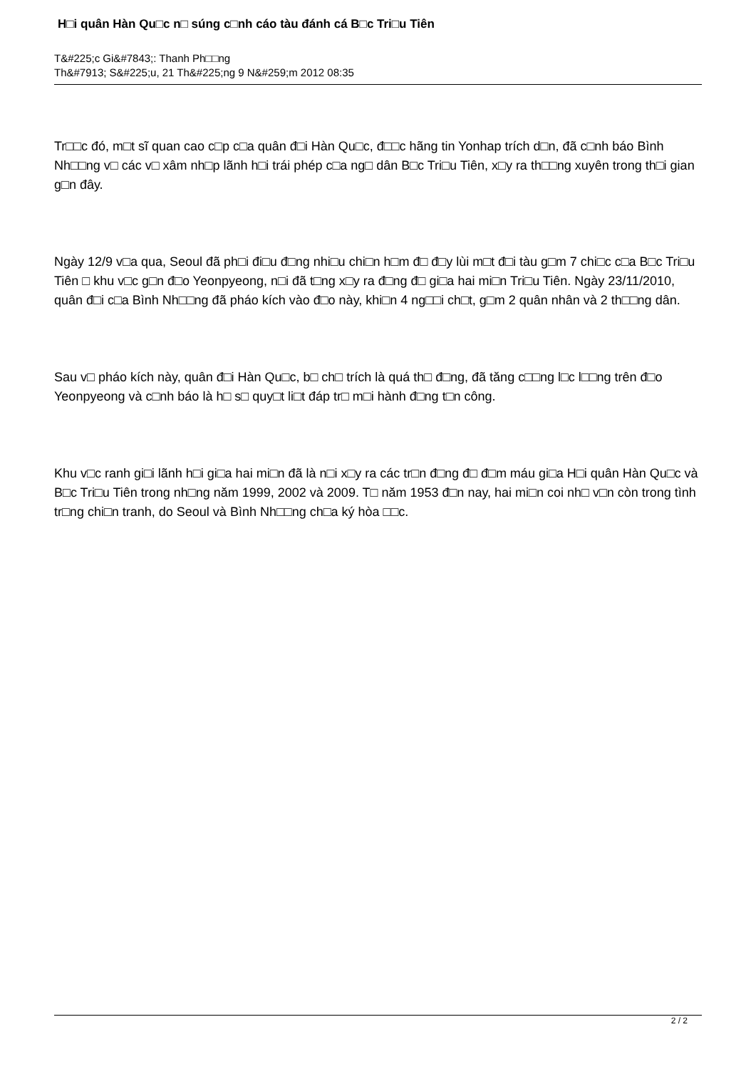H□i quân Hàn Qu□c n□ súng c□nh cáo tàu đánh cá B□c Tri□u Tiên
T&#225;c Gi&#7843;: Thanh Ph□□ng
Th&#7913; S&#225;u, 21 Th&#225;ng 9 N&#259;m 2012 08:35
Tr□□c đó, m□t sĩ quan cao c□p c□a quân đ□i Hàn Qu□c, đ□□c hãng tin Yonhap trích d□n, đã c□nh báo Bình Nh□□ng v□ các v□ xâm nh□p lãnh h□i trái phép c□a ng□ dân B□c Tri□u Tiên, x□y ra th□□ng xuyên trong th□i gian g□n đây.
Ngày 12/9 v□a qua, Seoul đã ph□i đi□u đ□ng nhi□u chi□n h□m đ□ đ□y lùi m□t đ□i tàu g□m 7 chi□c c□a B□c Tri□u Tiên □ khu v□c g□n đ□o Yeonpyeong, n□i đã t□ng x□y ra đ□ng đ□ gi□a hai mi□n Tri□u Tiên. Ngày 23/11/2010, quân đ□i c□a Bình Nh□□ng đã pháo kích vào đ□o này, khi□n 4 ng□□i ch□t, g□m 2 quân nhân và 2 th□□ng dân.
Sau v□ pháo kích này, quân đ□i Hàn Qu□c, b□ ch□ trích là quá th□ đ□ng, đã tăng c□□ng l□c l□□ng trên đ□o Yeonpyeong và c□nh báo là h□ s□ quy□t li□t đáp tr□ m□i hành đ□ng t□n công.
Khu v□c ranh gi□i lãnh h□i gi□a hai mi□n đã là n□i x□y ra các tr□n đ□ng đ□ đ□m máu gi□a H□i quân Hàn Qu□c và B□c Tri□u Tiên trong nh□ng năm 1999, 2002 và 2009. T□ năm 1953 đ□n nay, hai mi□n coi nh□ v□n còn trong tình tr□ng chi□n tranh, do Seoul và Bình Nh□□ng ch□a ký hòa □□c.
2 / 2